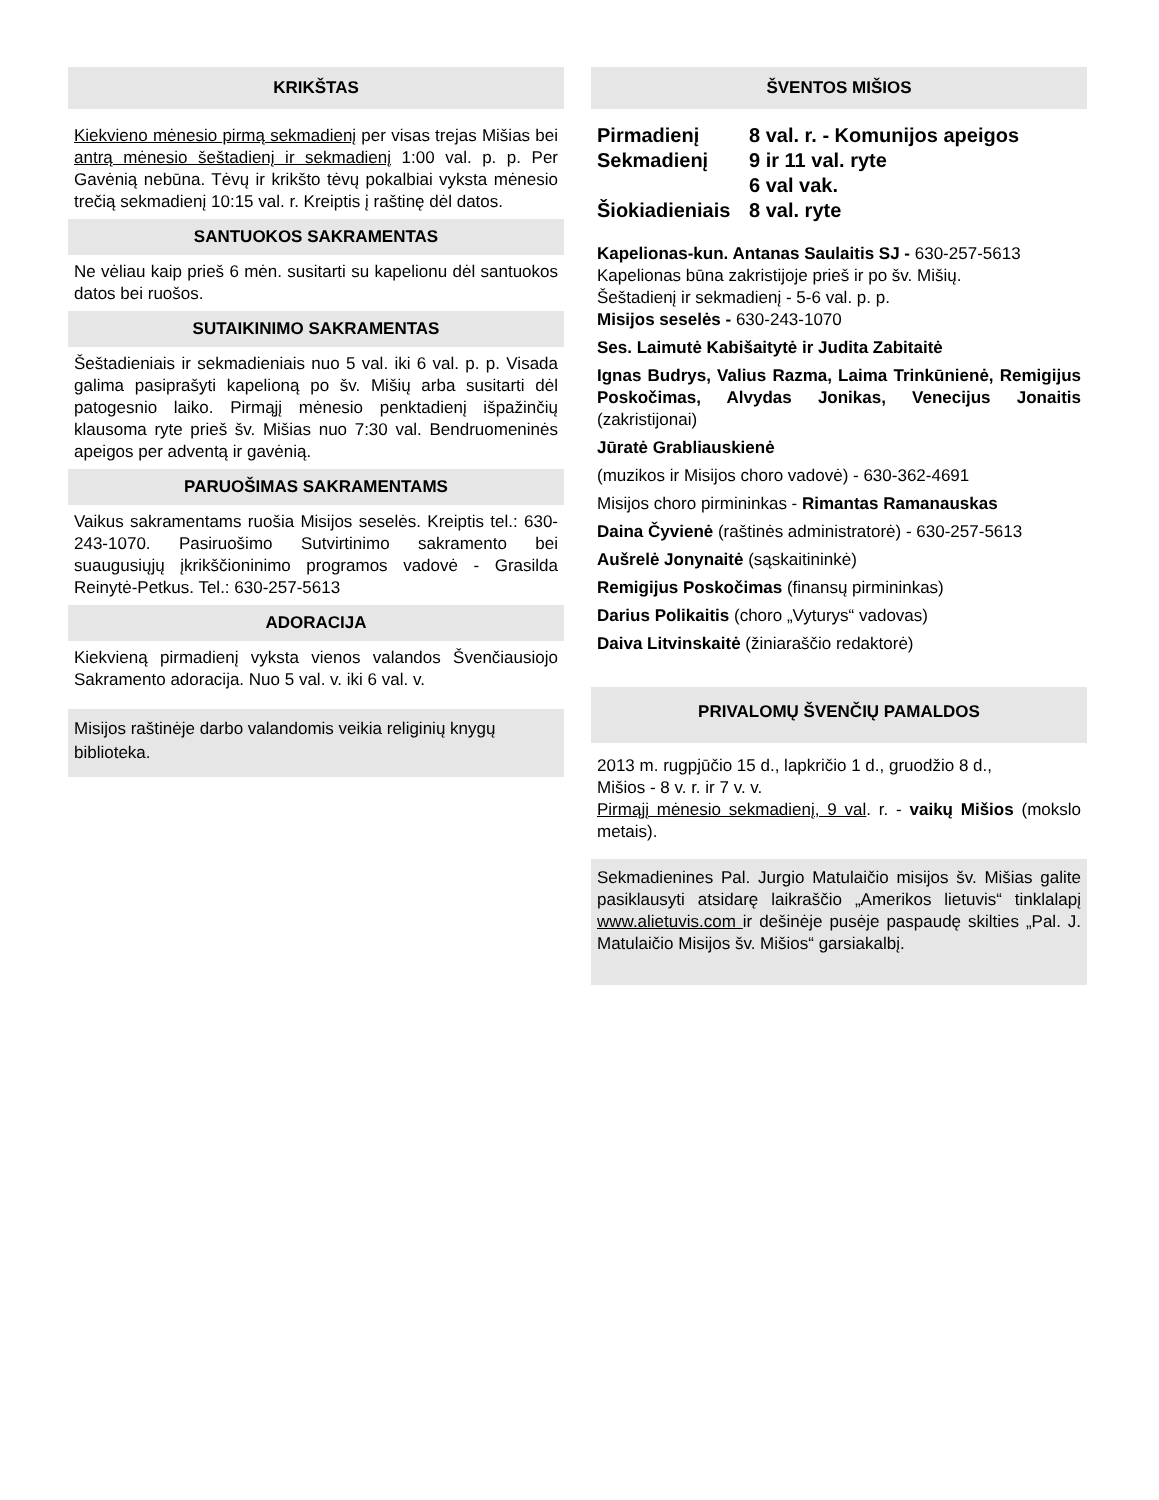KRIKŠTAS
Kiekvieno mėnesio pirmą sekmadienį per visas trejas Mišias bei antrą mėnesio šeštadienį ir sekmadienį 1:00 val. p. p. Per Gavėnią nebūna. Tėvų ir krikšto tėvų pokalbiai vyksta mėnesio trečią sekmadienį 10:15 val. r. Kreiptis į raštinę dėl datos.
SANTUOKOS SAKRAMENTAS
Ne vėliau kaip prieš 6 mėn. susitarti su kapelionu dėl santuokos datos bei ruošos.
SUTAIKINIMO SAKRAMENTAS
Šeštadieniais ir sekmadieniais nuo 5 val. iki 6 val. p. p. Visada galima pasiprašyti kapelioną po šv. Mišių arba susitarti dėl patogesnio laiko. Pirmąjį mėnesio penktadienį išpažinčių klausoma ryte prieš šv. Mišias nuo 7:30 val. Bendruomeninės apeigos per adventą ir gavėnią.
PARUOŠIMAS SAKRAMENTAMS
Vaikus sakramentams ruošia Misijos seselės. Kreiptis tel.: 630-243-1070. Pasiruošimo Sutvirtinimo sakramento bei suaugusiųjų įkrikščioninimo programos vadovė - Grasilda Reinytė-Petkus. Tel.: 630-257-5613
ADORACIJA
Kiekvieną pirmadienį vyksta vienos valandos Švenčiausiojo Sakramento adoracija. Nuo 5 val. v. iki 6 val. v.
Misijos raštinėje darbo valandomis veikia religinių knygų biblioteka.
ŠVENTOS MIŠIOS
Pirmadienį 8 val. r. - Komunijos apeigos
Sekmadienį 9 ir 11 val. ryte
6 val vak.
Šiokiadieniais 8 val. ryte
Kapelionas-kun. Antanas Saulaitis SJ - 630-257-5613
Kapelionas būna zakristijoje prieš ir po šv. Mišių.
Šeštadienį ir sekmadienį - 5-6 val. p. p.
Misijos seselės - 630-243-1070
Ses. Laimutė Kabišaitytė ir Judita Zabitaitė
Ignas Budrys, Valius Razma, Laima Trinkūnienė, Remigijus Poskočimas, Alvydas Jonikas, Venecijus Jonaitis (zakristijonai)
Jūratė Grabliauskienė
(muzikos ir Misijos choro vadovė) - 630-362-4691
Misijos choro pirmininkas - Rimantas Ramanauskas
Daina Čyvienė (raštinės administratorė) - 630-257-5613
Aušrelė Jonynaitė (sąskaitininkė)
Remigijus Poskočimas (finansų pirmininkas)
Darius Polikaitis (choro „Vyturys“ vadovas)
Daiva Litvinskaitė (žiniaraščio redaktorė)
PRIVALOMŲ ŠVENČIŲ PAMALDOS
2013 m. rugpjūčio 15 d., lapkričio 1 d., gruodžio 8 d.,
Mišios - 8 v. r. ir 7 v. v.
Pirmąjį mėnesio sekmadienį, 9 val. r. - vaikų Mišios (mokslo metais).
Sekmadienines Pal. Jurgio Matulaičio misijos šv. Mišias galite pasiklausyti atsidarę laikraščio „Amerikos lietuvis“ tinklalapį www.alietuvis.com ir dešinėje pusėje paspaudę skilties „Pal. J. Matulaičio Misijos šv. Mišios“ garsiakalbį.